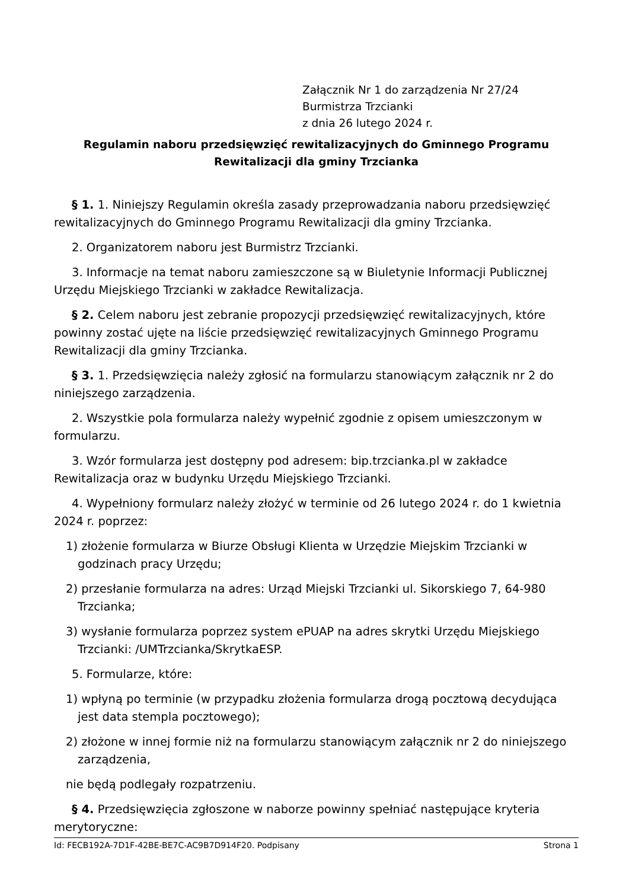Załącznik Nr 1 do zarządzenia Nr 27/24
Burmistrza Trzcianki
z dnia 26 lutego 2024 r.
Regulamin naboru przedsięwzięć rewitalizacyjnych do Gminnego Programu Rewitalizacji dla gminy Trzcianka
§ 1. 1. Niniejszy Regulamin określa zasady przeprowadzania naboru przedsięwzięć rewitalizacyjnych do Gminnego Programu Rewitalizacji dla gminy Trzcianka.
2. Organizatorem naboru jest Burmistrz Trzcianki.
3. Informacje na temat naboru zamieszczone są w Biuletynie Informacji Publicznej Urzędu Miejskiego Trzcianki w zakładce Rewitalizacja.
§ 2. Celem naboru jest zebranie propozycji przedsięwzięć rewitalizacyjnych, które powinny zostać ujęte na liście przedsięwzięć rewitalizacyjnych Gminnego Programu Rewitalizacji dla gminy Trzcianka.
§ 3. 1. Przedsięwzięcia należy zgłosić na formularzu stanowiącym załącznik nr 2 do niniejszego zarządzenia.
2. Wszystkie pola formularza należy wypełnić zgodnie z opisem umieszczonym w formularzu.
3. Wzór formularza jest dostępny pod adresem: bip.trzcianka.pl w zakładce Rewitalizacja oraz w budynku Urzędu Miejskiego Trzcianki.
4. Wypełniony formularz należy złożyć w terminie od 26 lutego 2024 r. do 1 kwietnia 2024 r. poprzez:
1) złożenie formularza w Biurze Obsługi Klienta w Urzędzie Miejskim Trzcianki w godzinach pracy Urzędu;
2) przesłanie formularza na adres: Urząd Miejski Trzcianki ul. Sikorskiego 7, 64-980 Trzcianka;
3) wysłanie formularza poprzez system ePUAP na adres skrytki Urzędu Miejskiego Trzcianki: /UMTrzcianka/SkrytkaESP.
5. Formularze, które:
1) wpłyną po terminie (w przypadku złożenia formularza drogą pocztową decydująca jest data stempla pocztowego);
2) złożone w innej formie niż na formularzu stanowiącym załącznik nr 2 do niniejszego zarządzenia,
nie będą podlegały rozpatrzeniu.
§ 4. Przedsięwzięcia zgłoszone w naborze powinny spełniać następujące kryteria merytoryczne:
Id: FECB192A-7D1F-42BE-BE7C-AC9B7D914F20. Podpisany Strona 1